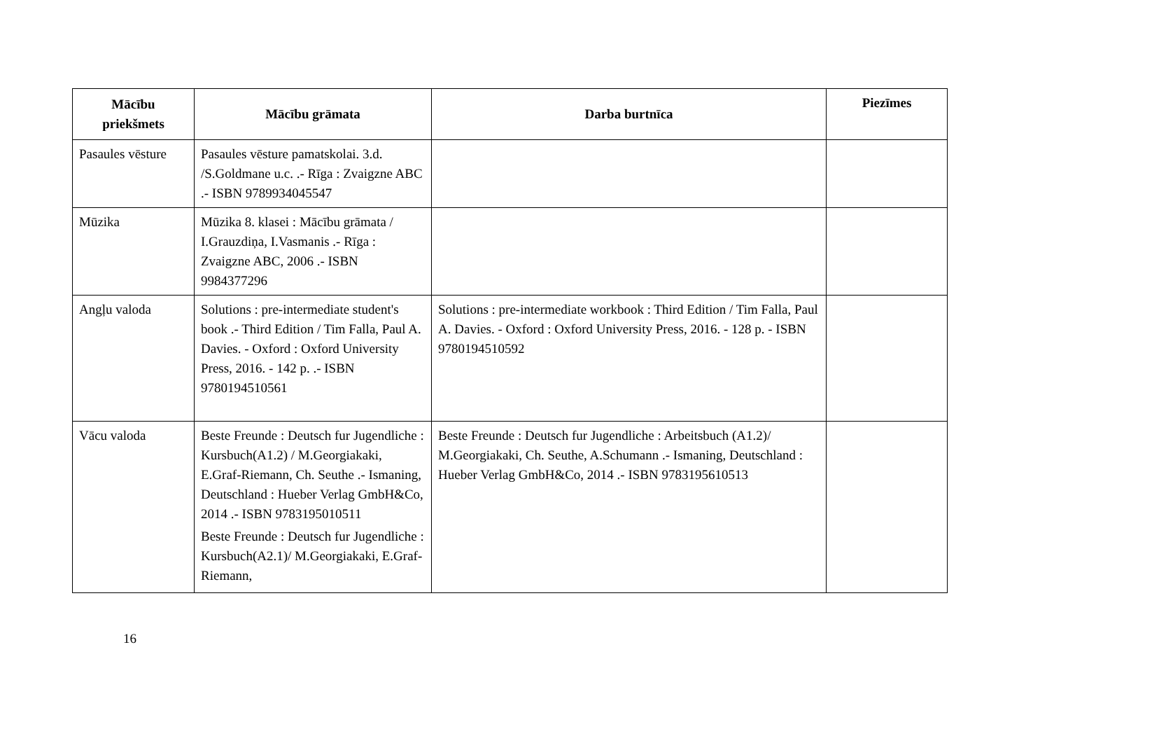| Mācību priekšmets | Mācību grāmata | Darba burtnīca | Piezīmes |
| --- | --- | --- | --- |
| Pasaules vēsture | Pasaules vēsture pamatskolai. 3.d. /S.Goldmane u.c. .- Rīga : Zvaigzne ABC .- ISBN 9789934045547 | | |
| Mūzika | Mūzika 8. klasei : Mācību grāmata / I.Grauzdiņa, I.Vasmanis .- Rīga : Zvaigzne ABC, 2006 .- ISBN 9984377296 | | |
| Angļu valoda | Solutions : pre-intermediate student's book .- Third Edition / Tim Falla, Paul A. Davies. - Oxford : Oxford University Press, 2016. - 142 p. .- ISBN 9780194510561 | Solutions : pre-intermediate workbook : Third Edition / Tim Falla, Paul A. Davies. - Oxford : Oxford University Press, 2016. - 128 p. - ISBN 9780194510592 | |
| Vācu valoda | Beste Freunde : Deutsch fur Jugendliche : Kursbuch(A1.2) / M.Georgiakaki, E.Graf-Riemann, Ch. Seuthe .- Ismaning, Deutschland : Hueber Verlag GmbH&Co, 2014 .- ISBN 9783195010511 Beste Freunde : Deutsch fur Jugendliche : Kursbuch(A2.1)/ M.Georgiakaki, E.Graf-Riemann, | Beste Freunde : Deutsch fur Jugendliche : Arbeitsbuch (A1.2)/ M.Georgiakaki, Ch. Seuthe, A.Schumann .- Ismaning, Deutschland : Hueber Verlag GmbH&Co, 2014 .- ISBN 9783195610513 | |
16